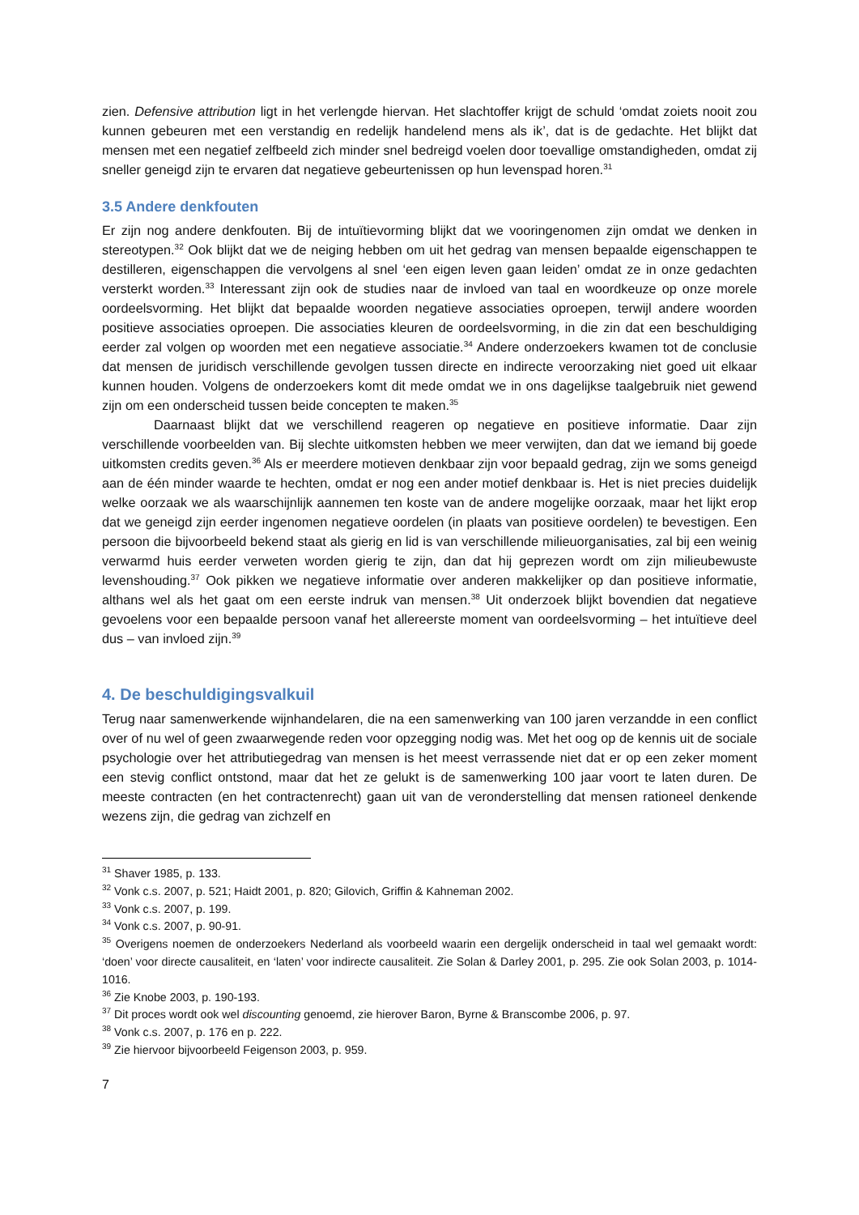zien. Defensive attribution ligt in het verlengde hiervan. Het slachtoffer krijgt de schuld ‘omdat zoiets nooit zou kunnen gebeuren met een verstandig en redelijk handelend mens als ik’, dat is de gedachte. Het blijkt dat mensen met een negatief zelfbeeld zich minder snel bedreigd voelen door toevallige omstandigheden, omdat zij sneller geneigd zijn te ervaren dat negatieve gebeurtenissen op hun levenspad horen.<sup>31</sup>
3.5 Andere denkfouten
Er zijn nog andere denkfouten. Bij de intuïtievorming blijkt dat we vooringenomen zijn omdat we denken in stereotypen.<sup>32</sup> Ook blijkt dat we de neiging hebben om uit het gedrag van mensen bepaalde eigenschappen te destilleren, eigenschappen die vervolgens al snel ‘een eigen leven gaan leiden’ omdat ze in onze gedachten versterkt worden.<sup>33</sup> Interessant zijn ook de studies naar de invloed van taal en woordkeuze op onze morele oordeelsvorming. Het blijkt dat bepaalde woorden negatieve associaties oproepen, terwijl andere woorden positieve associaties oproepen. Die associaties kleuren de oordeelsvorming, in die zin dat een beschuldiging eerder zal volgen op woorden met een negatieve associatie.<sup>34</sup> Andere onderzoekers kwamen tot de conclusie dat mensen de juridisch verschillende gevolgen tussen directe en indirecte veroorzaking niet goed uit elkaar kunnen houden. Volgens de onderzoekers komt dit mede omdat we in ons dagelijkse taalgebruik niet gewend zijn om een onderscheid tussen beide concepten te maken.<sup>35</sup>
Daarnaast blijkt dat we verschillend reageren op negatieve en positieve informatie. Daar zijn verschillende voorbeelden van. Bij slechte uitkomsten hebben we meer verwijten, dan dat we iemand bij goede uitkomsten credits geven.<sup>36</sup> Als er meerdere motieven denkbaar zijn voor bepaald gedrag, zijn we soms geneigd aan de één minder waarde te hechten, omdat er nog een ander motief denkbaar is. Het is niet precies duidelijk welke oorzaak we als waarschijnlijk aannemen ten koste van de andere mogelijke oorzaak, maar het lijkt erop dat we geneigd zijn eerder ingenomen negatieve oordelen (in plaats van positieve oordelen) te bevestigen. Een persoon die bijvoorbeeld bekend staat als gierig en lid is van verschillende milieuorganisaties, zal bij een weinig verwarmd huis eerder verweten worden gierig te zijn, dan dat hij geprezen wordt om zijn milieubewuste levenshouding.<sup>37</sup> Ook pikken we negatieve informatie over anderen makkelijker op dan positieve informatie, althans wel als het gaat om een eerste indruk van mensen.<sup>38</sup> Uit onderzoek blijkt bovendien dat negatieve gevoelens voor een bepaalde persoon vanaf het allereerste moment van oordeelsvorming – het intuïtieve deel dus – van invloed zijn.<sup>39</sup>
4. De beschuldigingsvalkuil
Terug naar samenwerkende wijnhandelaren, die na een samenwerking van 100 jaren verzandde in een conflict over of nu wel of geen zwaarwegende reden voor opzegging nodig was. Met het oog op de kennis uit de sociale psychologie over het attributiegedrag van mensen is het meest verrassende niet dat er op een zeker moment een stevig conflict ontstond, maar dat het ze gelukt is de samenwerking 100 jaar voort te laten duren. De meeste contracten (en het contractenrecht) gaan uit van de veronderstelling dat mensen rationeel denkende wezens zijn, die gedrag van zichzelf en
<sup>31</sup> Shaver 1985, p. 133.
<sup>32</sup> Vonk c.s. 2007, p. 521; Haidt 2001, p. 820; Gilovich, Griffin & Kahneman 2002.
<sup>33</sup> Vonk c.s. 2007, p. 199.
<sup>34</sup> Vonk c.s. 2007, p. 90-91.
<sup>35</sup> Overigens noemen de onderzoekers Nederland als voorbeeld waarin een dergelijk onderscheid in taal wel gemaakt wordt: ‘doen’ voor directe causaliteit, en ‘laten’ voor indirecte causaliteit. Zie Solan & Darley 2001, p. 295. Zie ook Solan 2003, p. 1014-1016.
<sup>36</sup> Zie Knobe 2003, p. 190-193.
<sup>37</sup> Dit proces wordt ook wel discounting genoemd, zie hierover Baron, Byrne & Branscombe 2006, p. 97.
<sup>38</sup> Vonk c.s. 2007, p. 176 en p. 222.
<sup>39</sup> Zie hiervoor bijvoorbeeld Feigenson 2003, p. 959.
7